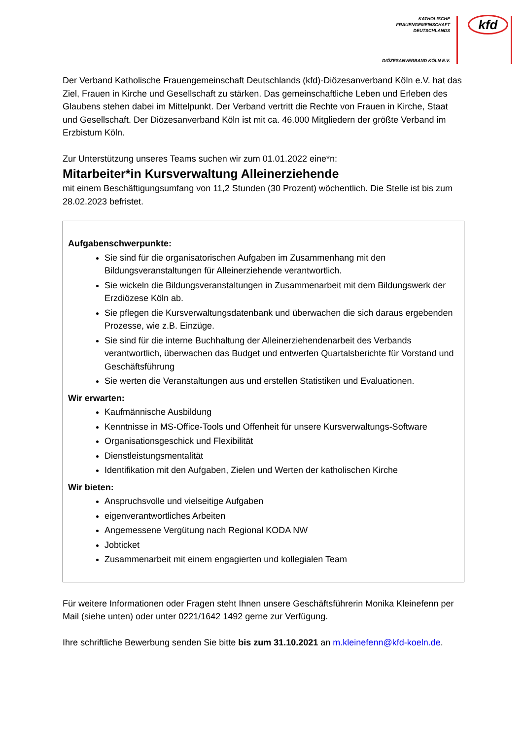KATHOLISCHE
FRAUENGEMEINSCHAFT
DEUTSCHLANDS
kfd
DIÖZESANVERBAND KÖLN E.V.
Der Verband Katholische Frauengemeinschaft Deutschlands (kfd)-Diözesanverband Köln e.V. hat das Ziel, Frauen in Kirche und Gesellschaft zu stärken. Das gemeinschaftliche Leben und Erleben des Glaubens stehen dabei im Mittelpunkt. Der Verband vertritt die Rechte von Frauen in Kirche, Staat und Gesellschaft. Der Diözesanverband Köln ist mit ca. 46.000 Mitgliedern der größte Verband im Erzbistum Köln.
Zur Unterstützung unseres Teams suchen wir zum 01.01.2022 eine*n:
Mitarbeiter*in Kursverwaltung Alleinerziehende
mit einem Beschäftigungsumfang von 11,2 Stunden (30 Prozent) wöchentlich. Die Stelle ist bis zum 28.02.2023 befristet.
Aufgabenschwerpunkte:
Sie sind für die organisatorischen Aufgaben im Zusammenhang mit den Bildungsveranstaltungen für Alleinerziehende verantwortlich.
Sie wickeln die Bildungsveranstaltungen in Zusammenarbeit mit dem Bildungswerk der Erzdiözese Köln ab.
Sie pflegen die Kursverwaltungsdatenbank und überwachen die sich daraus ergebenden Prozesse, wie z.B. Einzüge.
Sie sind für die interne Buchhaltung der Alleinerziehendenarbeit des Verbands verantwortlich, überwachen das Budget und entwerfen Quartalsberichte für Vorstand und Geschäftsführung
Sie werten die Veranstaltungen aus und erstellen Statistiken und Evaluationen.
Wir erwarten:
Kaufmännische Ausbildung
Kenntnisse in MS-Office-Tools und Offenheit für unsere Kursverwaltungs-Software
Organisationsgeschick und Flexibilität
Dienstleistungsmentalität
Identifikation mit den Aufgaben, Zielen und Werten der katholischen Kirche
Wir bieten:
Anspruchsvolle und vielseitige Aufgaben
eigenverantwortliches Arbeiten
Angemessene Vergütung nach Regional KODA NW
Jobticket
Zusammenarbeit mit einem engagierten und kollegialen Team
Für weitere Informationen oder Fragen steht Ihnen unsere Geschäftsführerin Monika Kleinefenn per Mail (siehe unten) oder unter 0221/1642 1492 gerne zur Verfügung.
Ihre schriftliche Bewerbung senden Sie bitte bis zum 31.10.2021 an m.kleinefenn@kfd-koeln.de.